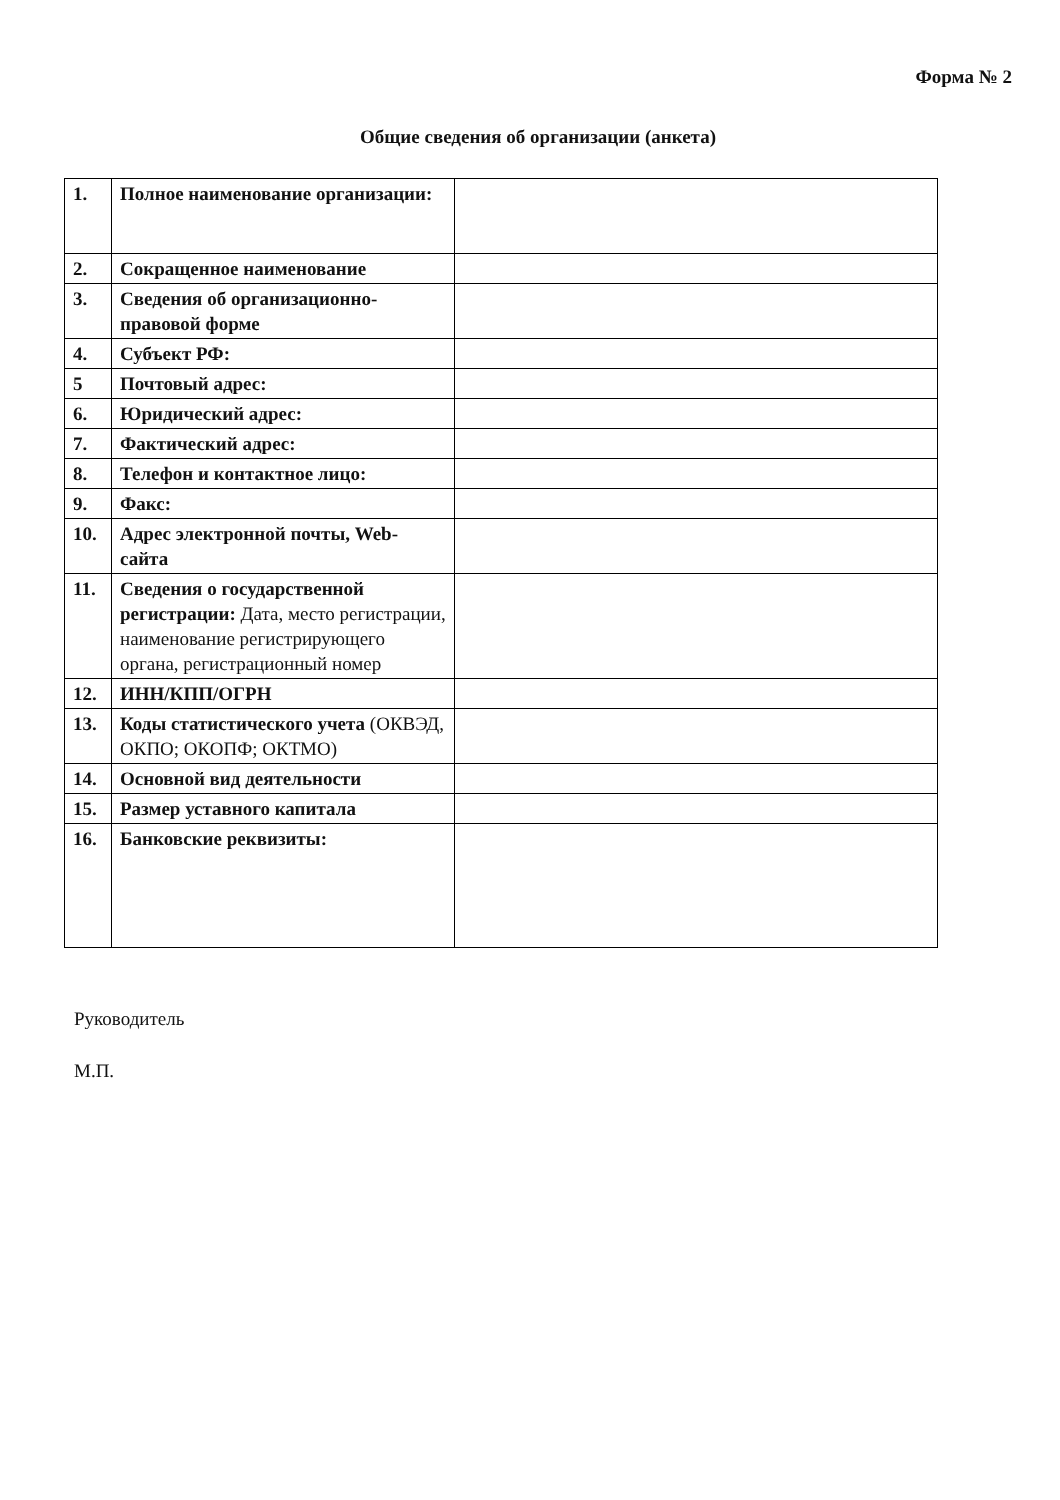Форма № 2
Общие сведения об организации (анкета)
| 1. | Полное наименование организации: | |
| 2. | Сокращенное наименование | |
| 3. | Сведения об организационно-правовой форме | |
| 4. | Субъект РФ: | |
| 5 | Почтовый адрес: | |
| 6. | Юридический адрес: | |
| 7. | Фактический адрес: | |
| 8. | Телефон и контактное лицо: | |
| 9. | Факс: | |
| 10. | Адрес электронной почты, Web-сайта | |
| 11. | Сведения о государственной регистрации: Дата, место регистрации, наименование регистрирующего органа, регистрационный номер | |
| 12. | ИНН/КПП/ОГРН | |
| 13. | Коды статистического учета (ОКВЭД, ОКПО; ОКОПФ; ОКТМО) | |
| 14. | Основной вид деятельности | |
| 15. | Размер уставного капитала | |
| 16. | Банковские реквизиты: | |
Руководитель
М.П.